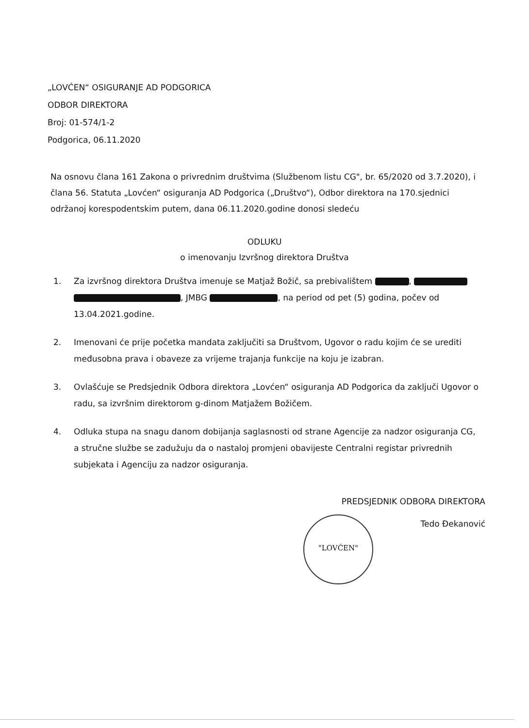„LOVĆEN“ OSIGURANJE AD PODGORICA
ODBOR DIREKTORA
Broj: 01-574/1-2
Podgorica, 06.11.2020
Na osnovu člana 161 Zakona o privrednim društvima (Službenom listu CG", br. 65/2020 od 3.7.2020), i člana 56. Statuta „Lovćen“ osiguranja AD Podgorica („Društvo“), Odbor direktora na 170.sjednici održanoj korespodentskim putem, dana 06.11.2020.godine donosi sledeću
ODLUKU
o imenovanju Izvršnog direktora Društva
1. Za izvršnog direktora Društva imenuje se Matjaž Božič, sa prebivalištem , , JMBG , na period od pet (5) godina, počev od 13.04.2021.godine.
2. Imenovani će prije početka mandata zaključiti sa Društvom, Ugovor o radu kojim će se urediti međusobna prava i obaveze za vrijeme trajanja funkcije na koju je izabran.
3. Ovlašćuje se Predsjednik Odbora direktora „Lovćen“ osiguranja AD Podgorica da zaključi Ugovor o radu, sa izvršnim direktorom g-dinom Matjažem Božičem.
4. Odluka stupa na snagu danom dobijanja saglasnosti od strane Agencije za nadzor osiguranja CG, a stručne službe se zadužuju da o nastaloj promjeni obavijeste Centralni registar privrednih subjekata i Agenciju za nadzor osiguranja.
PREDSJEDNIK ODBORA DIREKTORA
Tedo Đekanović
"LOVĆEN"